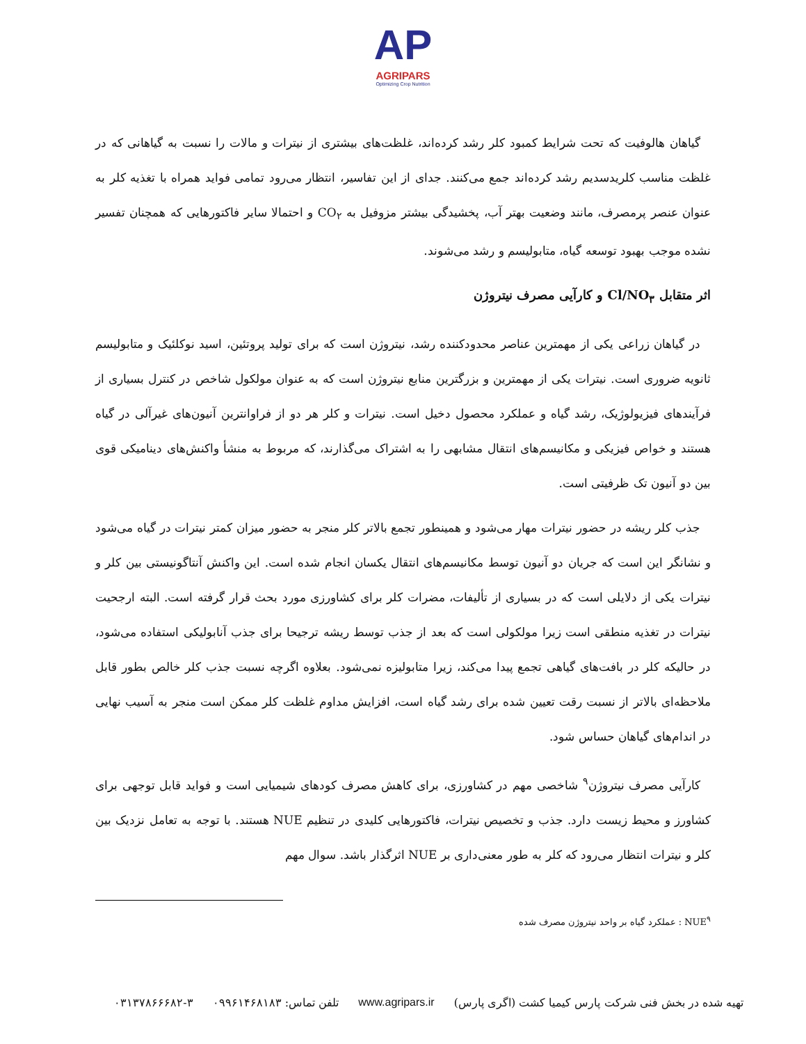AP
AGRIPARS
Optimizing Crop Nutrition
گیاهان هالوفیت که تحت شرایط کمبود کلر رشد کرده‌اند، غلظت‌های بیشتری از نیترات و مالات را نسبت به گیاهانی که در غلظت مناسب کلریدسدیم رشد کرده‌اند جمع می‌کنند. جدای از این تفاسیر، انتظار می‌رود تمامی فواید همراه با تغذیه کلر به عنوان عنصر پرمصرف، مانند وضعیت بهتر آب، پخشیدگی بیشتر مزوفیل به CO<sub>۲</sub> و احتمالا سایر فاکتورهایی که همچنان تفسیر نشده موجب بهبود توسعه گیاه، متابولیسم و رشد می‌شوند.
اثر متقابل Cl/NO<sub>۳</sub> و کارآیی مصرف نیتروژن
در گیاهان زراعی یکی از مهمترین عناصر محدودکننده رشد، نیتروژن است که برای تولید پروتئین، اسید نوکلئیک و متابولیسم ثانویه ضروری است. نیترات یکی از مهمترین و بزرگترین منابع نیتروژن است که به عنوان مولکول شاخص در کنترل بسیاری از فرآیندهای فیزیولوژیک، رشد گیاه و عملکرد محصول دخیل است. نیترات و کلر هر دو از فراوانترین آنیون‌های غیرآلی در گیاه هستند و خواص فیزیکی و مکانیسم‌های انتقال مشابهی را به اشتراک می‌گذارند، که مربوط به منشأ واکنش‌های دینامیکی قوی بین دو آنیون تک ظرفیتی است.
جذب کلر ریشه در حضور نیترات مهار می‌شود و همینطور تجمع بالاتر کلر منجر به حضور میزان کمتر نیترات در گیاه می‌شود و نشانگر این است که جریان دو آنیون توسط مکانیسم‌های انتقال یکسان انجام شده است. این واکنش آنتاگونیستی بین کلر و نیترات یکی از دلایلی است که در بسیاری از تألیفات، مضرات کلر برای کشاورزی مورد بحث قرار گرفته است. البته ارجحیت نیترات در تغذیه منطقی است زیرا مولکولی است که بعد از جذب توسط ریشه ترجیحا برای جذب آنابولیکی استفاده می‌شود، در حالیکه کلر در بافت‌های گیاهی تجمع پیدا می‌کند، زیرا متابولیزه نمی‌شود. بعلاوه اگرچه نسبت جذب کلر خالص بطور قابل ملاحظه‌ای بالاتر از نسبت رقت تعیین شده برای رشد گیاه است، افزایش مداوم غلظت کلر ممکن است منجر به آسیب نهایی در اندام‌های گیاهان حساس شود.
کارآیی مصرف نیتروژن<sup>۹</sup> شاخصی مهم در کشاورزی، برای کاهش مصرف کودهای شیمیایی است و فواید قابل توجهی برای کشاورز و محیط زیست دارد. جذب و تخصیص نیترات، فاکتورهایی کلیدی در تنظیم NUE هستند. با توجه به تعامل نزدیک بین کلر و نیترات انتظار می‌رود که کلر به طور معنی‌داری بر NUE اثرگذار باشد. سوال مهم
NUE<sup>۹</sup> : عملکرد گیاه بر واحد نیتروژن مصرف شده
تهیه شده در بخش فنی شرکت پارس کیمیا کشت (اگری پارس) www.agripars.ir تلفن تماس: ۰۹۹۶۱۴۶۸۱۸۳ ۰۳۱۳۷۸۶۶۶۸۲-۳